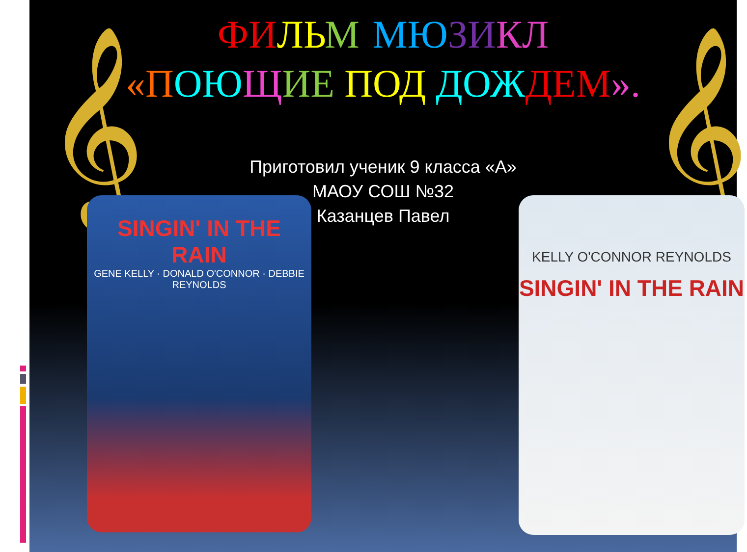𝄞 𝄞
ФИ ЛЬ М-МЮ ЗИ КЛ
«П ОЮ ЩИЕ ПОД ДОЖ ДЕМ».
Приготовил ученик 9 класса «А»
МАОУ СОШ №32
Казанцев Павел
SINGIN' IN THE RAIN
GENE KELLY · DONALD O'CONNOR · DEBBIE REYNOLDS
KELLY O'CONNOR REYNOLDS
SINGIN' IN THE RAIN